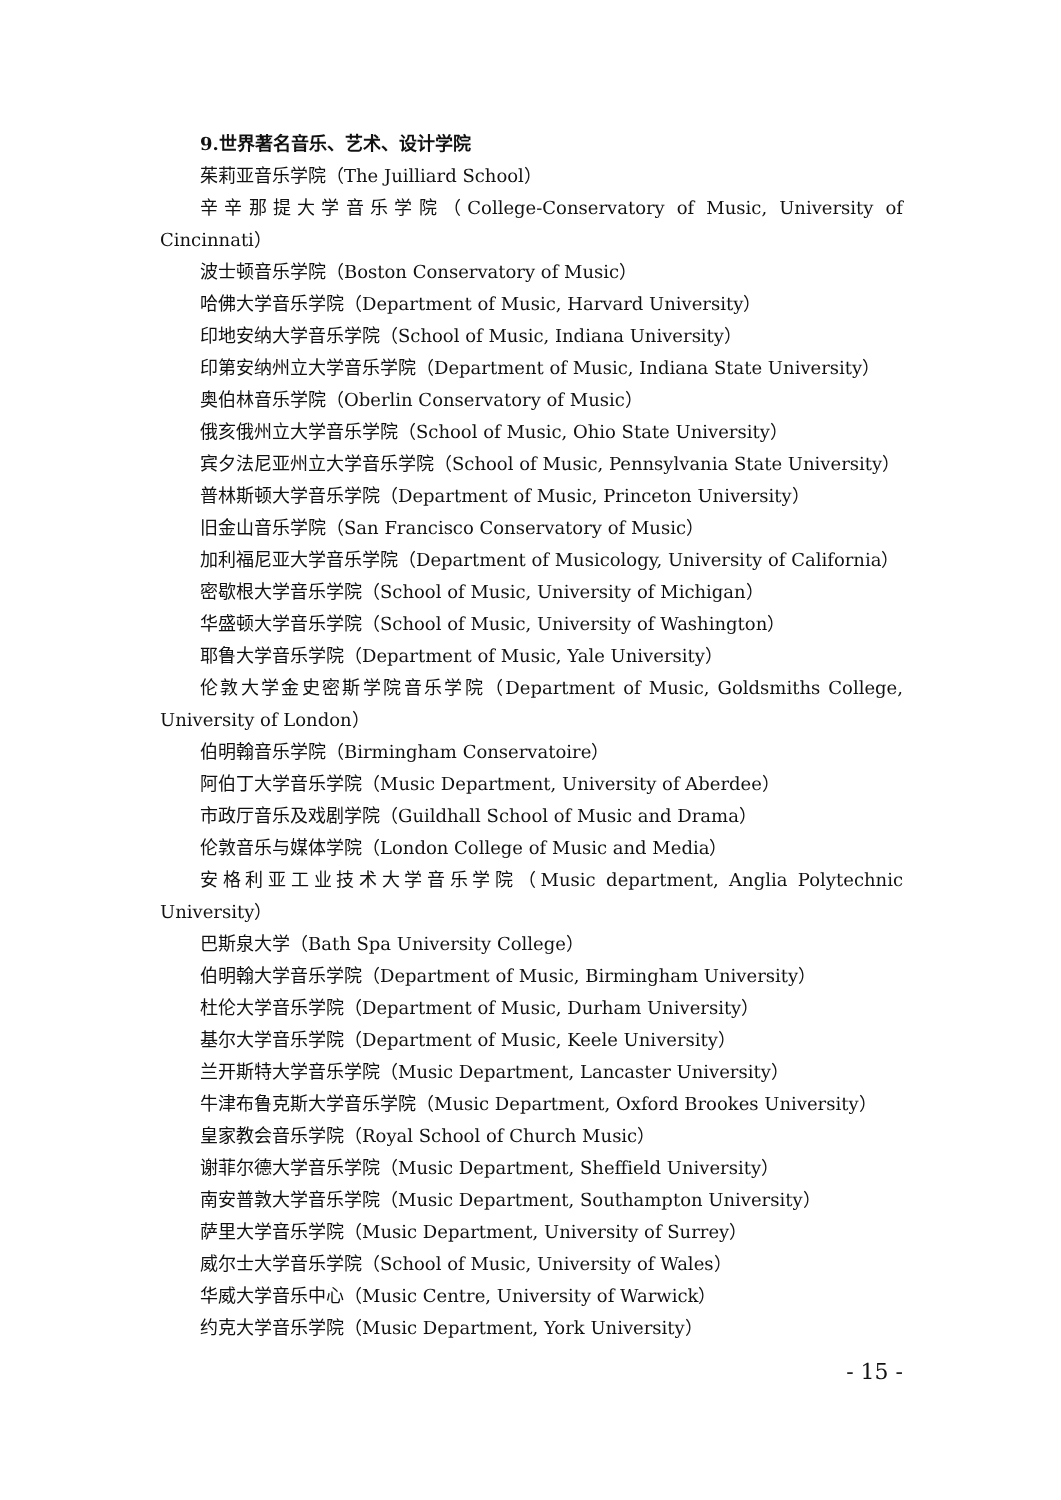9.世界著名音乐、艺术、设计学院
茱莉亚音乐学院（The Juilliard School）
辛辛那提大学音乐学院（College-Conservatory of Music, University of Cincinnati）
波士顿音乐学院（Boston Conservatory of Music）
哈佛大学音乐学院（Department of Music, Harvard University）
印地安纳大学音乐学院（School of Music, Indiana University）
印第安纳州立大学音乐学院（Department of Music, Indiana State University）
奥伯林音乐学院（Oberlin Conservatory of Music）
俄亥俄州立大学音乐学院（School of Music, Ohio State University）
宾夕法尼亚州立大学音乐学院（School of Music, Pennsylvania State University）
普林斯顿大学音乐学院（Department of Music, Princeton University）
旧金山音乐学院（San Francisco Conservatory of Music）
加利福尼亚大学音乐学院（Department of Musicology, University of California）
密歇根大学音乐学院（School of Music, University of Michigan）
华盛顿大学音乐学院（School of Music, University of Washington）
耶鲁大学音乐学院（Department of Music, Yale University）
伦敦大学金史密斯学院音乐学院（Department of Music, Goldsmiths College, University of London）
伯明翰音乐学院（Birmingham Conservatoire）
阿伯丁大学音乐学院（Music Department, University of Aberdee）
市政厅音乐及戏剧学院（Guildhall School of Music and Drama）
伦敦音乐与媒体学院（London College of Music and Media）
安格利亚工业技术大学音乐学院（Music department, Anglia Polytechnic University）
巴斯泉大学（Bath Spa University College）
伯明翰大学音乐学院（Department of Music, Birmingham University）
杜伦大学音乐学院（Department of Music, Durham University）
基尔大学音乐学院（Department of Music, Keele University）
兰开斯特大学音乐学院（Music Department, Lancaster University）
牛津布鲁克斯大学音乐学院（Music Department, Oxford Brookes University）
皇家教会音乐学院（Royal School of Church Music）
谢菲尔德大学音乐学院（Music Department, Sheffield University）
南安普敦大学音乐学院（Music Department, Southampton University）
萨里大学音乐学院（Music Department, University of Surrey）
威尔士大学音乐学院（School of Music, University of Wales）
华威大学音乐中心（Music Centre, University of Warwick）
约克大学音乐学院（Music Department, York University）
- 15 -